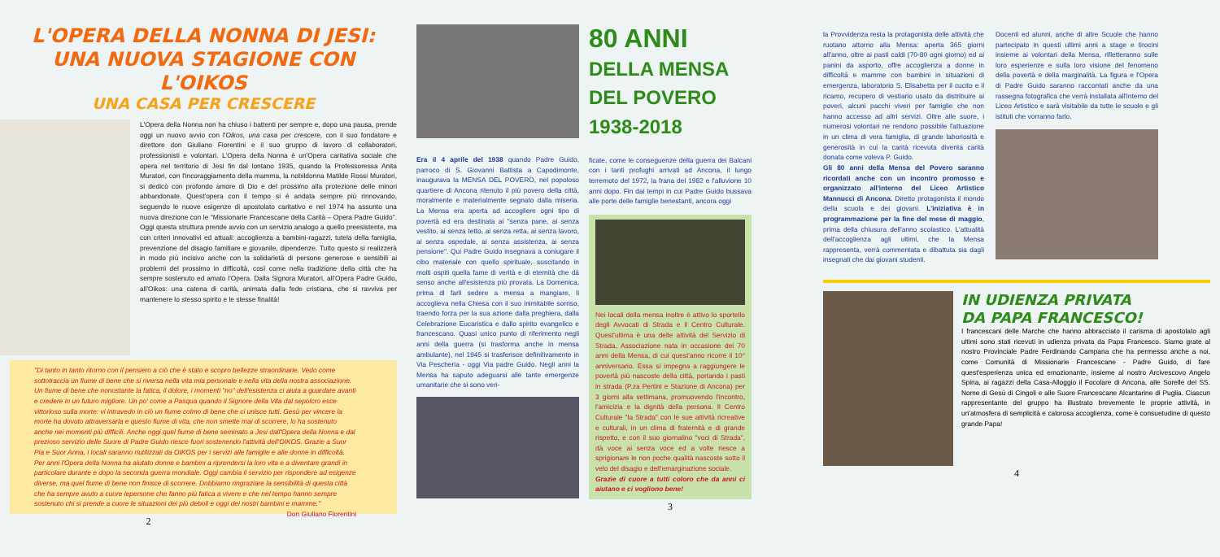L'OPERA DELLA NONNA DI JESI:
UNA NUOVA STAGIONE CON L'OIKOS
UNA CASA PER CRESCERE
L'Opera della Nonna non ha chiuso i battenti per sempre e, dopo una pausa, prende oggi un nuovo avvio con l'Oikos, una casa per crescere, con il suo fondatore e direttore don Giuliano Fiorentini e il suo gruppo di lavoro di collaboratori, professionisti e volontari. L'Opera della Nonna è un'Opera caritativa sociale che opera nel territorio di Jesi fin dal lontano 1935, quando la Professoressa Anita Muratori, con l'incoraggiamento della mamma, la nobildonna Matilde Rossi Muratori, si dedicò con profondo amore di Dio e del prossimo alla protezione delle minori abbandonate. Quest'opera con il tempo si è andata sempre più rinnovando, seguendo le nuove esigenze di apostolato caritativo e nel 1974 ha assunto una nuova direzione con le "Missionarie Francescane della Carità – Opera Padre Guido". Oggi questa struttura prende avvio con un servizio analogo a quello preesistente, ma con criteri innovativi ed attuali: accoglienza a bambini-ragazzi, tutela della famiglia, prevenzione del disagio familiare e giovanile, dipendenze. Tutto questo si realizzerà in modo più incisivo anche con la solidarietà di persone generose e sensibili ai problemi del prossimo in difficoltà, così come nella tradizione della città che ha sempre sostenuto ed amato l'Opera. Dalla Signora Muratori, all'Opera Padre Guido, all'Oikos: una catena di carità, animata dalla fede cristiana, che si ravviva per mantenere lo stesso spirito e le stesse finalità!
"Di tanto in tanto ritorno con il pensiero a ciò che è stato e scopro bellezze straordinarie. Vedo come sottotraccia un fiume di bene che si riversa nella vita mia personale e nella vita della nostra associazione. Un fiume di bene che nonostante la fatica, il dolore, i momenti "no" dell'esistenza ci aiuta a guardare avanti e credere in un futuro migliore. Un po' come a Pasqua quando il Signore della Vita dal sepolcro esce vittorioso sulla morte: vi intravedo in ciò un fiume colmo di bene che ci unisce tutti. Gesù per vincere la morte ha dovuto attraversarla e questo fiume di vita, che non smette mai di scorrere, lo ha sostenuto anche nei momenti più difficili. Anche oggi quel fiume di bene seminato a Jesi dall'Opera della Nonna e dal prezioso servizio delle Suore di Padre Guido riesce fuori sostenendo l'attività dell'OIKOS. Grazie a Suor Pia e Suor Anna, i locali saranno riutilizzati da OIKOS per i servizi alle famiglie e alle donne in difficoltà. Per anni l'Opera della Nonna ha aiutato donne e bambini a riprendersi la loro vita e a diventare grandi in particolare durante e dopo la seconda guerra mondiale. Oggi cambia il servizio per rispondere ad esigenze diverse, ma quel fiume di bene non finisce di scorrere. Dobbiamo ringraziare la sensibilità di questa città che ha sempre avuto a cuore lepersone che fanno più fatica a vivere e che nel tempo hanno sempre sostenuto chi si prende a cuore le situazioni dei più deboli e oggi dei nostri bambini e mamme." Don Giuliano Fiorentini
2
Era il 4 aprile del 1938 quando Padre Guido, parroco di S. Giovanni Battista a Capodimonte, inaugurava la MENSA DEL POVERO, nel popoloso quartiere di Ancona ritenuto il più povero della città, moralmente e materialmente segnato dalla miseria. La Mensa era aperta ad accogliere ogni tipo di povertà ed era destinata ai "senza pane, ai senza vestito, ai senza tetto, ai senza retta, ai senza lavoro, ai senza ospedale, ai senza assistenza, ai senza pensione". Qui Padre Guido insegnava a coniugare il cibo materiale con quello spirituale, suscitando in molti ospiti quella fame di verità e di eternità che dà senso anche all'esistenza più provata. La Domenica, prima di farli sedere a mensa a mangiare, li accoglieva nella Chiesa con il suo inimitabile sorriso, traendo forza per la sua azione dalla preghiera, dalla Celebrazione Eucaristica e dallo spirito evangelico e francescano. Quasi unico punto di riferimento negli anni della guerra (si trasforma anche in mensa ambulante), nel 1945 si trasferisce definitivamente in Via Pescheria - oggi Via padre Guido. Negli anni la Mensa ha saputo adeguarsi alle tante emergenze umanitarie che si sono veri-
80 ANNI
DELLA MENSA
DEL POVERO
1938-2018
ficate, come le conseguenze della guerra dei Balcani con i tanti profughi arrivati ad Ancona, il lungo terremoto del 1972, la frana del 1982 e l'alluvione 10 anni dopo. Fin dai tempi in cui Padre Guido bussava alle porte delle famiglie benestanti, ancora oggi
Nei locali della mensa inoltre è attivo lo sportello degli Avvocati di Strada e il Centro Culturale. Quest'ultima è una delle attività del Servizio di Strada, Associazione nata in occasione dei 70 anni della Mensa, di cui quest'anno ricorre il 10° anniversario. Essa si impegna a raggiungere le povertà più nascoste della città, portando i pasti in strada (P.za Pertini e Stazione di Ancona) per 3 giorni alla settimana, promuovendo l'incontro, l'amicizia e la dignità della persona. Il Centro Culturale "la Strada" con le sue attività ricreative e culturali, in un clima di fraternità e di grande rispetto, e con il suo giornalino "voci di Strada", dà voce ai senza voce ed a volte riesce a sprigionare le non poche qualità nascoste sotto il velo del disagio e dell'emarginazione sociale.
Grazie di cuore a tutti coloro che da anni ci aiutano e ci vogliono bene!
3
la Provvidenza resta la protagonista delle attività che ruotano attorno alla Mensa: aperta 365 giorni all'anno, oltre ai pasti caldi (70-80 ogni giorno) ed ai panini da asporto, offre accoglienza a donne in difficoltà e mamme con bambini in situazioni di emergenza, laboratorio S. Elisabetta per il cucito e il ricamo, recupero di vestiario usato da distribuire ai poveri, alcuni pacchi viveri per famiglie che non hanno accesso ad altri servizi. Oltre alle suore, i numerosi volontari ne rendono possibile l'attuazione in un clima di vera famiglia, di grande laboriosità e generosità in cui la carità ricevuta diventa carità donata come voleva P. Guido.
Gli 80 anni della Mensa del Povero saranno ricordati anche con un incontro promosso e organizzato all'interno del Liceo Artistico Mannucci di Ancona. Diretto protagonista il mondo della scuola e dei giovani. L'iniziativa è in programmazione per la fine del mese di maggio, prima della chiusura dell'anno scolastico. L'attualità dell'accoglienza agli ultimi, che la Mensa rappresenta, verrà commentata e dibattuta sia dagli insegnati che dai giovani studenti.
Docenti ed alunni, anche di altre Scuole che hanno partecipato in questi ultimi anni a stage e tirocini insieme ai volontari della Mensa, rifletteranno sulle loro esperienze e sulla loro visione del fenomeno della povertà e della marginalità. La figura e l'Opera di Padre Guido saranno raccontati anche da una rassegna fotografica che verrà installata all'interno del Liceo Artistico e sarà visitabile da tutte le scuole e gli istituti che vorranno farlo.
IN UDIENZA PRIVATA
DA PAPA FRANCESCO!
I francescani delle Marche che hanno abbracciato il carisma di apostolato agli ultimi sono stati ricevuti in udienza privata da Papa Francesco. Siamo grate al nostro Provinciale Padre Ferdinando Campana che ha permesso anche a noi, come Comunità di Missionarie Francescane - Padre Guido, di fare quest'esperienza unica ed emozionante, insieme al nostro Arcivescovo Angelo Spina, ai ragazzi della Casa-Alloggio il Focolare di Ancona, alle Sorelle del SS. Nome di Gesù di Cingoli e alle Suore Francescane Alcantarine di Puglia. Ciascun rappresentante del gruppo ha illustrato brevemente le proprie attività, in un'atmosfera di semplicità e calorosa accoglienza, come è consuetudine di questo grande Papa!
4